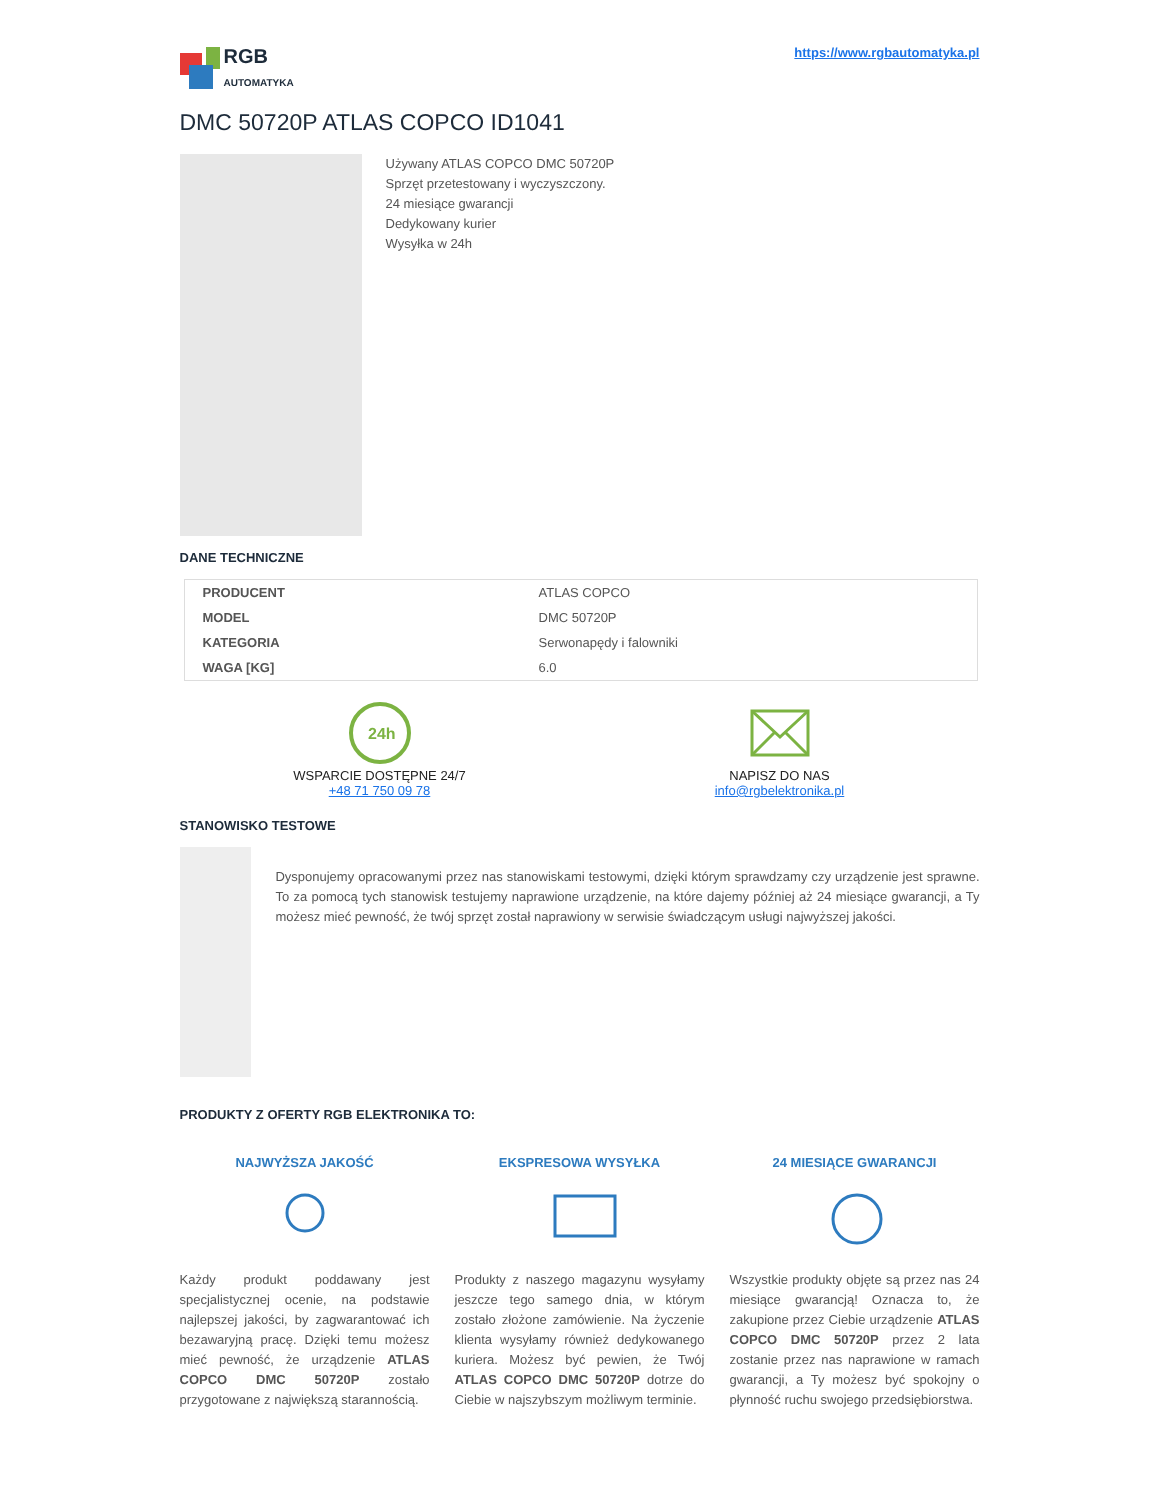RGB
AUTOMATYKA
https://www.rgbautomatyka.pl
DMC 50720P ATLAS COPCO ID1041
Używany ATLAS COPCO DMC 50720P
Sprzęt przetestowany i wyczyszczony.
24 miesiące gwarancji
Dedykowany kurier
Wysyłka w 24h
DANE TECHNICZNE
| PRODUCENT | ATLAS COPCO |
| MODEL | DMC 50720P |
| KATEGORIA | Serwonapędy i falowniki |
| WAGA [KG] | 6.0 |
24h
WSPARCIE DOSTĘPNE 24/7
+48 71 750 09 78
NAPISZ DO NAS
info@rgbelektronika.pl
STANOWISKO TESTOWE
Dysponujemy opracowanymi przez nas stanowiskami testowymi, dzięki którym sprawdzamy czy urządzenie jest sprawne. To za pomocą tych stanowisk testujemy naprawione urządzenie, na które dajemy później aż 24 miesiące gwarancji, a Ty możesz mieć pewność, że twój sprzęt został naprawiony w serwisie świadczącym usługi najwyższej jakości.
PRODUKTY Z OFERTY RGB ELEKTRONIKA TO:
NAJWYŻSZA JAKOŚĆ
Każdy produkt poddawany jest specjalistycznej ocenie, na podstawie najlepszej jakości, by zagwarantować ich bezawaryjną pracę. Dzięki temu możesz mieć pewność, że urządzenie ATLAS COPCO DMC 50720P zostało przygotowane z największą starannością.
EKSPRESOWA WYSYŁKA
Produkty z naszego magazynu wysyłamy jeszcze tego samego dnia, w którym zostało złożone zamówienie. Na życzenie klienta wysyłamy również dedykowanego kuriera. Możesz być pewien, że Twój ATLAS COPCO DMC 50720P dotrze do Ciebie w najszybszym możliwym terminie.
24 MIESIĄCE GWARANCJI
Wszystkie produkty objęte są przez nas 24 miesiące gwarancją! Oznacza to, że zakupione przez Ciebie urządzenie ATLAS COPCO DMC 50720P przez 2 lata zostanie przez nas naprawione w ramach gwarancji, a Ty możesz być spokojny o płynność ruchu swojego przedsiębiorstwa.